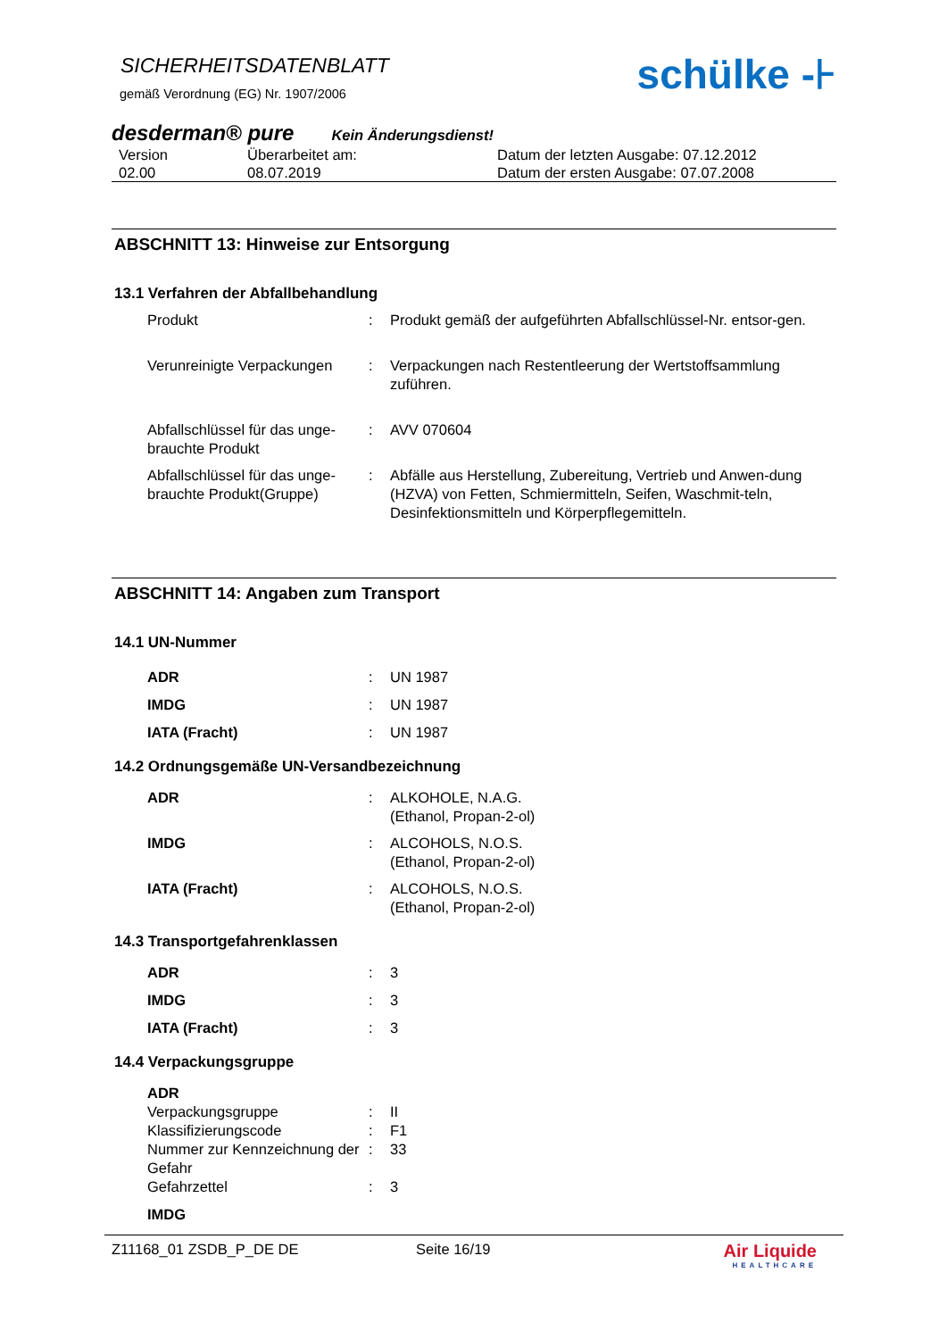SICHERHEITSDATENBLATT
gemäß Verordnung (EG) Nr. 1907/2006
schülke -⊦
desderman® pure Kein Änderungsdienst!
Version
02.00
Überarbeitet am:
08.07.2019
Datum der letzten Ausgabe: 07.12.2012
Datum der ersten Ausgabe: 07.07.2008
ABSCHNITT 13: Hinweise zur Entsorgung
13.1 Verfahren der Abfallbehandlung
Produkt
:
Produkt gemäß der aufgeführten Abfallschlüssel-Nr. entsor-gen.
Verunreinigte Verpackungen
:
Verpackungen nach Restentleerung der Wertstoffsammlung zuführen.
Abfallschlüssel für das unge-brauchte Produkt
:
AVV 070604
Abfallschlüssel für das unge-brauchte Produkt(Gruppe)
:
Abfälle aus Herstellung, Zubereitung, Vertrieb und Anwen-dung (HZVA) von Fetten, Schmiermitteln, Seifen, Waschmit-teln, Desinfektionsmitteln und Körperpflegemitteln.
ABSCHNITT 14: Angaben zum Transport
14.1 UN-Nummer
ADR
:
UN 1987
IMDG
:
UN 1987
IATA (Fracht)
:
UN 1987
14.2 Ordnungsgemäße UN-Versandbezeichnung
ADR
:
ALKOHOLE, N.A.G.
(Ethanol, Propan-2-ol)
IMDG
:
ALCOHOLS, N.O.S.
(Ethanol, Propan-2-ol)
IATA (Fracht)
:
ALCOHOLS, N.O.S.
(Ethanol, Propan-2-ol)
14.3 Transportgefahrenklassen
ADR
:
3
IMDG
:
3
IATA (Fracht)
:
3
14.4 Verpackungsgruppe
ADR
Verpackungsgruppe
:
II
Klassifizierungscode
:
F1
Nummer zur Kennzeichnung der Gefahr
:
33
Gefahrzettel
:
3
IMDG
Z11168_01 ZSDB_P_DE DE Seite 16/19
Air Liquide
HEALTHCARE